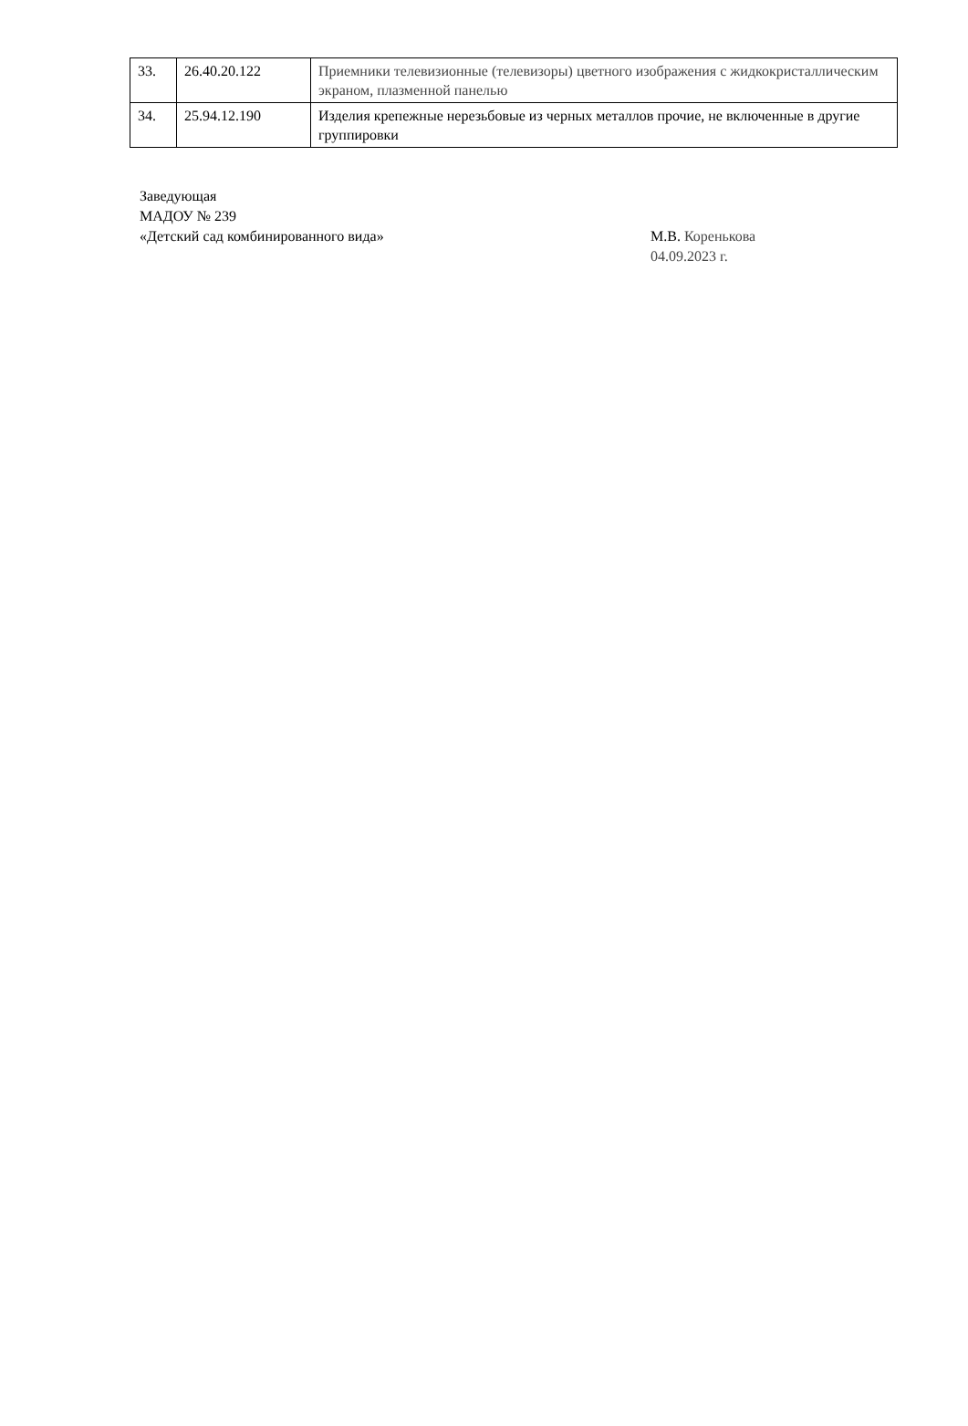| 33. | 26.40.20.122 | Приемники телевизионные (телевизоры) цветного изображения с жидкокристаллическим экраном, плазменной панелью |
| 34. | 25.94.12.190 | Изделия крепежные нерезьбовые из черных металлов прочие, не включенные в другие группировки |
Заведующая
МАДОУ № 239
«Детский сад комбинированного вида» М.В. Коренькова
04.09.2023 г.